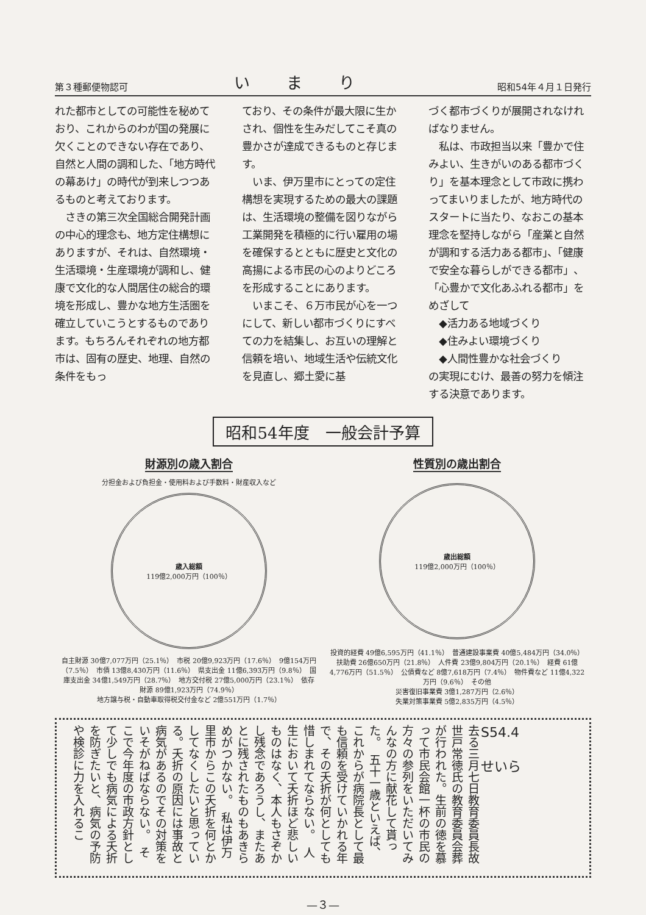第３種郵便物認可 いまり 昭和54年４月１日発行
れた都市としての可能性を秘めており、これからのわが国の発展に欠くことのできない存在であり、自然と人間の調和した、「地方時代の幕あけ」の時代が到来しつつあるものと考えております。
　さきの第三次全国総合開発計画の中心的理念も、地方定住構想にありますが、それは、自然環境・生活環境・生産環境が調和し、健康で文化的な人間居住の総合的環境を形成し、豊かな地方生活圏を確立していこうとするものであります。もちろんそれぞれの地方都市は、固有の歴史、地理、自然の条件をもっ
ており、その条件が最大限に生かされ、個性を生みだしてこそ真の豊かさが達成できるものと存じます。
　いま、伊万里市にとっての定住構想を実現するための最大の課題は、生活環境の整備を図りながら工業開発を積極的に行い雇用の場を確保するとともに歴史と文化の高揚による市民の心のよりどころを形成することにあります。
　いまこそ、６万市民が心を一つにして、新しい都市づくりにすべての力を結集し、お互いの理解と信頼を培い、地域生活や伝統文化を見直し、郷土愛に基
づく都市づくりが展開されなければなりません。
　私は、市政担当以来「豊かで住みよい、生きがいのある都市づくり」を基本理念として市政に携わってまいりましたが、地方時代のスタートに当たり、なおこの基本理念を堅持しながら「産業と自然が調和する活力ある都市」、「健康で安全な暮らしができる都市」、「心豊かで文化あふれる都市」をめざして
　◆活力ある地域づくり
　◆住みよい環境づくり
　◆人間性豊かな社会づくり
の実現にむけ、最善の努力を傾注する決意であります。
昭和54年度　一般会計予算
財源別の歳入割合
分担金および負担金・使用料および手数料・財産収入など
歳入総額
119億2,000万円（100％）
自主財源 30億7,077万円（25.1％）　市税 20億9,923万円（17.6％）　9億154万円（7.5％）　市債 13億8,430万円（11.6％）　県支出金 11億6,393万円（9.8％）　国庫支出金 34億1,549万円（28.7％）　地方交付税 27億5,000万円（23.1％）　依存財源 89億1,923万円（74.9％）
地方譲与税・自動車取得税交付金など 2億551万円（1.7％）
性質別の歳出割合
歳出総額
119億2,000万円（100％）
投資的経費 49億6,595万円（41.1％）　普通建設事業費 40億5,484万円（34.0％）　扶助費 26億650万円（21.8％）　人件費 23億9,804万円（20.1％）　経費 61億4,776万円（51.5％）　公債費など 8億7,618万円（7.4％）　物件費など 11億4,322万円（9.6％）　その他
災害復旧事業費 3億1,287万円（2.6％）
失業対策事業費 5億2,835万円（4.5％）
S54.4
せいら
去る三月七日教育委員長故世戸常徳氏の教育委員会葬が行われた。生前の徳を慕って市民会館一杯の市民の方々の参列をいただいてみんなの方に献花して貰った。　五十一歳といえば、これからが病院長として最も信頼を受けていかれる年で、その夭折が何としても惜しまれてならない。　人生において夭折ほど悲しいものはなく、本人もさぞかし残念であろうし、またあとに残されたものもあきらめがつかない。　私は伊万里市からこの夭折を何とかしてなくしたいと思っている。夭折の原因には事故と病気があるのでその対策をいそがねばならない。　そこで今年度の市政方針として少しでも病気による夭折を防ぎたいと、病気の予防や検診に力を入れるこ
—３—